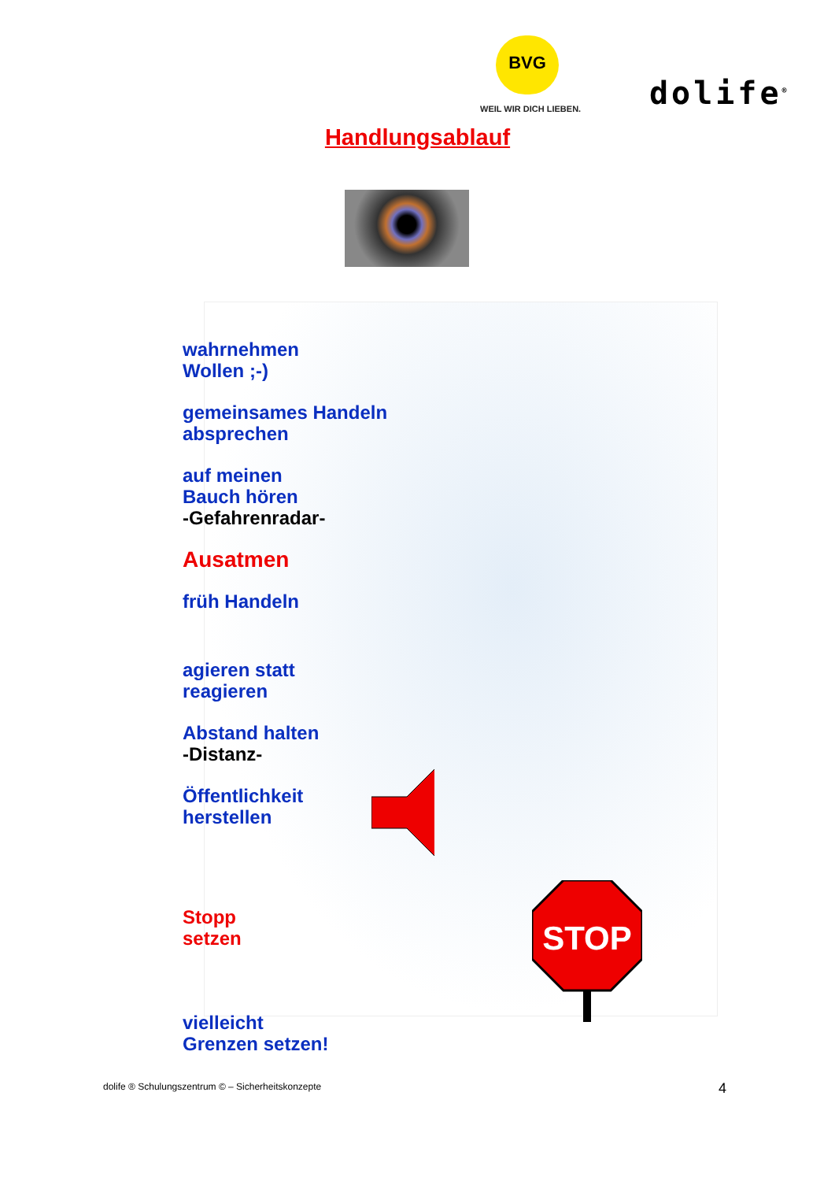BVG
WEIL WIR DICH LIEBEN. dolife<sup>®</sup>
Handlungsablauf
wahrnehmen
Wollen ;-)
gemeinsames Handeln
absprechen
auf meinen
Bauch hören
-Gefahrenradar-
Ausatmen
früh Handeln
agieren statt
reagieren
Abstand halten
-Distanz-
Öffentlichkeit
herstellen
Stopp
setzen
vielleicht
Grenzen setzen!
STOP
dolife ® Schulungszentrum © – Sicherheitskonzepte
4